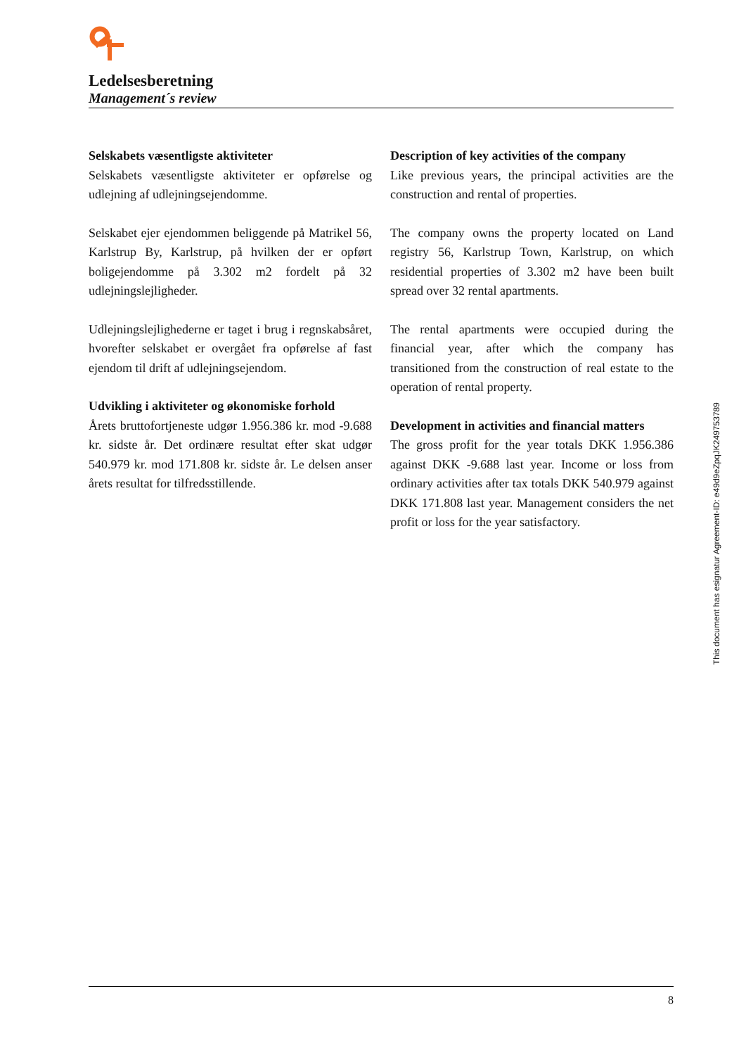Ledelsesberetning
Management´s review
Selskabets væsentligste aktiviteter
Selskabets væsentligste aktiviteter er opførelse og udlejning af udlejningsejendomme.
Selskabet ejer ejendommen beliggende på Matrikel 56, Karlstrup By, Karlstrup, på hvilken der er opført boligejendomme på 3.302 m2 fordelt på 32 udlejningslejligheder.
Udlejningslejlighederne er taget i brug i regnskabsåret, hvorefter selskabet er overgået fra opførelse af fast ejendom til drift af udlejningsejendom.
Udvikling i aktiviteter og økonomiske forhold
Årets bruttofortjeneste udgør 1.956.386 kr. mod -9.688 kr. sidste år. Det ordinære resultat efter skat udgør 540.979 kr. mod 171.808 kr. sidste år. Le delsen anser årets resultat for tilfredsstillende.
Description of key activities of the company
Like previous years, the principal activities are the construction and rental of properties.
The company owns the property located on Land registry 56, Karlstrup Town, Karlstrup, on which residential properties of 3.302 m2 have been built spread over 32 rental apartments.
The rental apartments were occupied during the financial year, after which the company has transitioned from the construction of real estate to the operation of rental property.
Development in activities and financial matters
The gross profit for the year totals DKK 1.956.386 against DKK -9.688 last year. Income or loss from ordinary activities after tax totals DKK 540.979 against DKK 171.808 last year. Management considers the net profit or loss for the year satisfactory.
This document has esignatur Agreement-ID: e49d9eZpqJK249753789
8